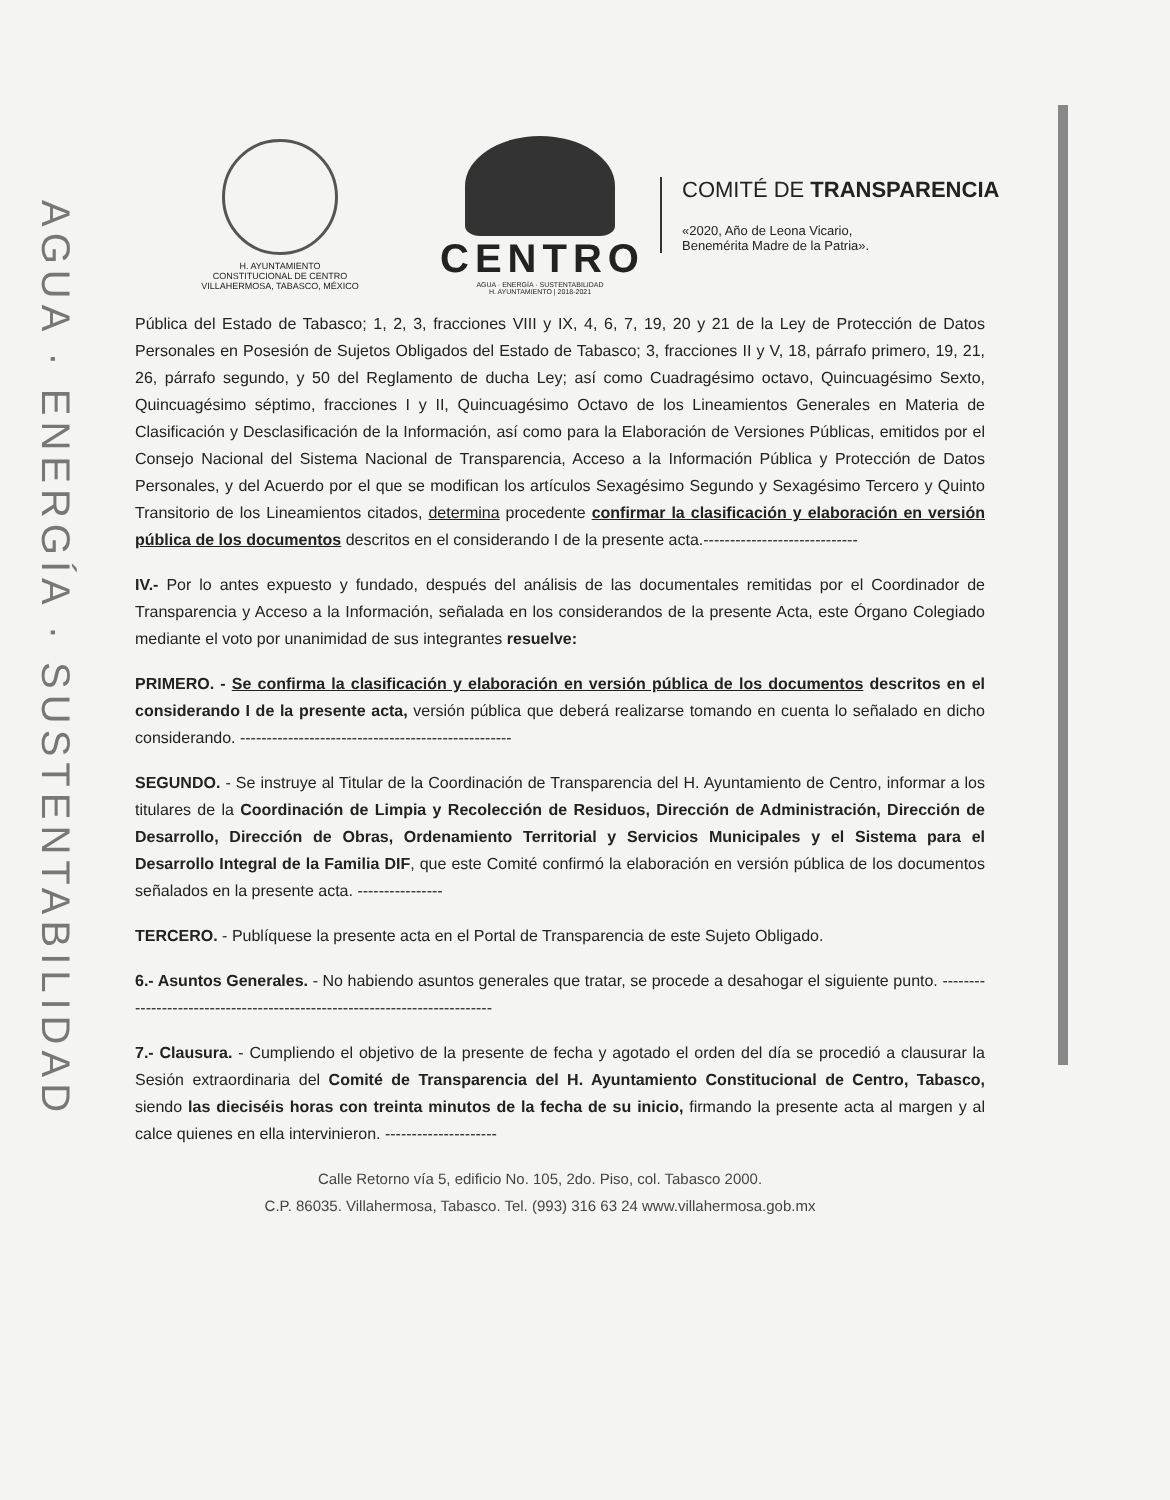AGUA · ENERGÍA · SUSTENTABILIDAD
H. AYUNTAMIENTO
CONSTITUCIONAL DE CENTRO
VILLAHERMOSA, TABASCO, MÉXICO
CENTRO
AGUA · ENERGÍA · SUSTENTABILIDAD
H. AYUNTAMIENTO | 2018-2021
COMITÉ DE TRANSPARENCIA
«2020, Año de Leona Vicario,
Benemérita Madre de la Patria».
Pública del Estado de Tabasco; 1, 2, 3, fracciones VIII y IX, 4, 6, 7, 19, 20 y 21 de la Ley de Protección de Datos Personales en Posesión de Sujetos Obligados del Estado de Tabasco; 3, fracciones II y V, 18, párrafo primero, 19, 21, 26, párrafo segundo, y 50 del Reglamento de ducha Ley; así como Cuadragésimo octavo, Quincuagésimo Sexto, Quincuagésimo séptimo, fracciones I y II, Quincuagésimo Octavo de los Lineamientos Generales en Materia de Clasificación y Desclasificación de la Información, así como para la Elaboración de Versiones Públicas, emitidos por el Consejo Nacional del Sistema Nacional de Transparencia, Acceso a la Información Pública y Protección de Datos Personales, y del Acuerdo por el que se modifican los artículos Sexagésimo Segundo y Sexagésimo Tercero y Quinto Transitorio de los Lineamientos citados, determina procedente confirmar la clasificación y elaboración en versión pública de los documentos descritos en el considerando I de la presente acta.-----------------------------
IV.- Por lo antes expuesto y fundado, después del análisis de las documentales remitidas por el Coordinador de Transparencia y Acceso a la Información, señalada en los considerandos de la presente Acta, este Órgano Colegiado mediante el voto por unanimidad de sus integrantes resuelve:
PRIMERO. - Se confirma la clasificación y elaboración en versión pública de los documentos descritos en el considerando I de la presente acta, versión pública que deberá realizarse tomando en cuenta lo señalado en dicho considerando. ---------------------------------------------------
SEGUNDO. - Se instruye al Titular de la Coordinación de Transparencia del H. Ayuntamiento de Centro, informar a los titulares de la Coordinación de Limpia y Recolección de Residuos, Dirección de Administración, Dirección de Desarrollo, Dirección de Obras, Ordenamiento Territorial y Servicios Municipales y el Sistema para el Desarrollo Integral de la Familia DIF, que este Comité confirmó la elaboración en versión pública de los documentos señalados en la presente acta. ----------------
TERCERO. - Publíquese la presente acta en el Portal de Transparencia de este Sujeto Obligado.
6.- Asuntos Generales. - No habiendo asuntos generales que tratar, se procede a desahogar el siguiente punto. ---------------------------------------------------------------------------
7.- Clausura. - Cumpliendo el objetivo de la presente de fecha y agotado el orden del día se procedió a clausurar la Sesión extraordinaria del Comité de Transparencia del H. Ayuntamiento Constitucional de Centro, Tabasco, siendo las dieciséis horas con treinta minutos de la fecha de su inicio, firmando la presente acta al margen y al calce quienes en ella intervinieron. ---------------------
Calle Retorno vía 5, edificio No. 105, 2do. Piso, col. Tabasco 2000.
C.P. 86035. Villahermosa, Tabasco. Tel. (993) 316 63 24 www.villahermosa.gob.mx